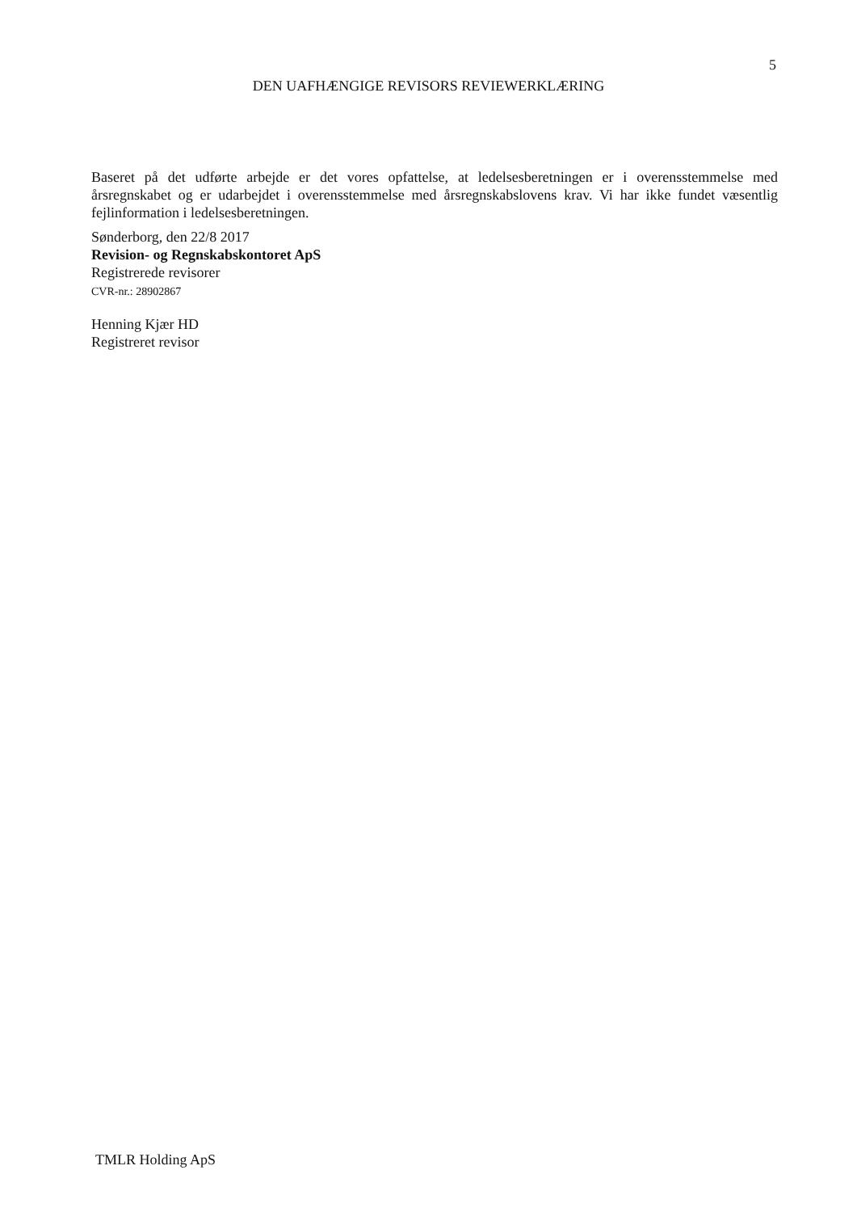5
DEN UAFHÆNGIGE REVISORS REVIEWERKLÆRING
Baseret på det udførte arbejde er det vores opfattelse, at ledelsesberetningen er i overensstemmelse med årsregnskabet og er udarbejdet i overensstemmelse med årsregnskabslovens krav. Vi har ikke fundet væsentlig fejlinformation i ledelsesberetningen.
Sønderborg, den 22/8 2017
Revision- og Regnskabskontoret ApS
Registrerede revisorer
CVR-nr.: 28902867
Henning Kjær HD
Registreret revisor
TMLR Holding ApS